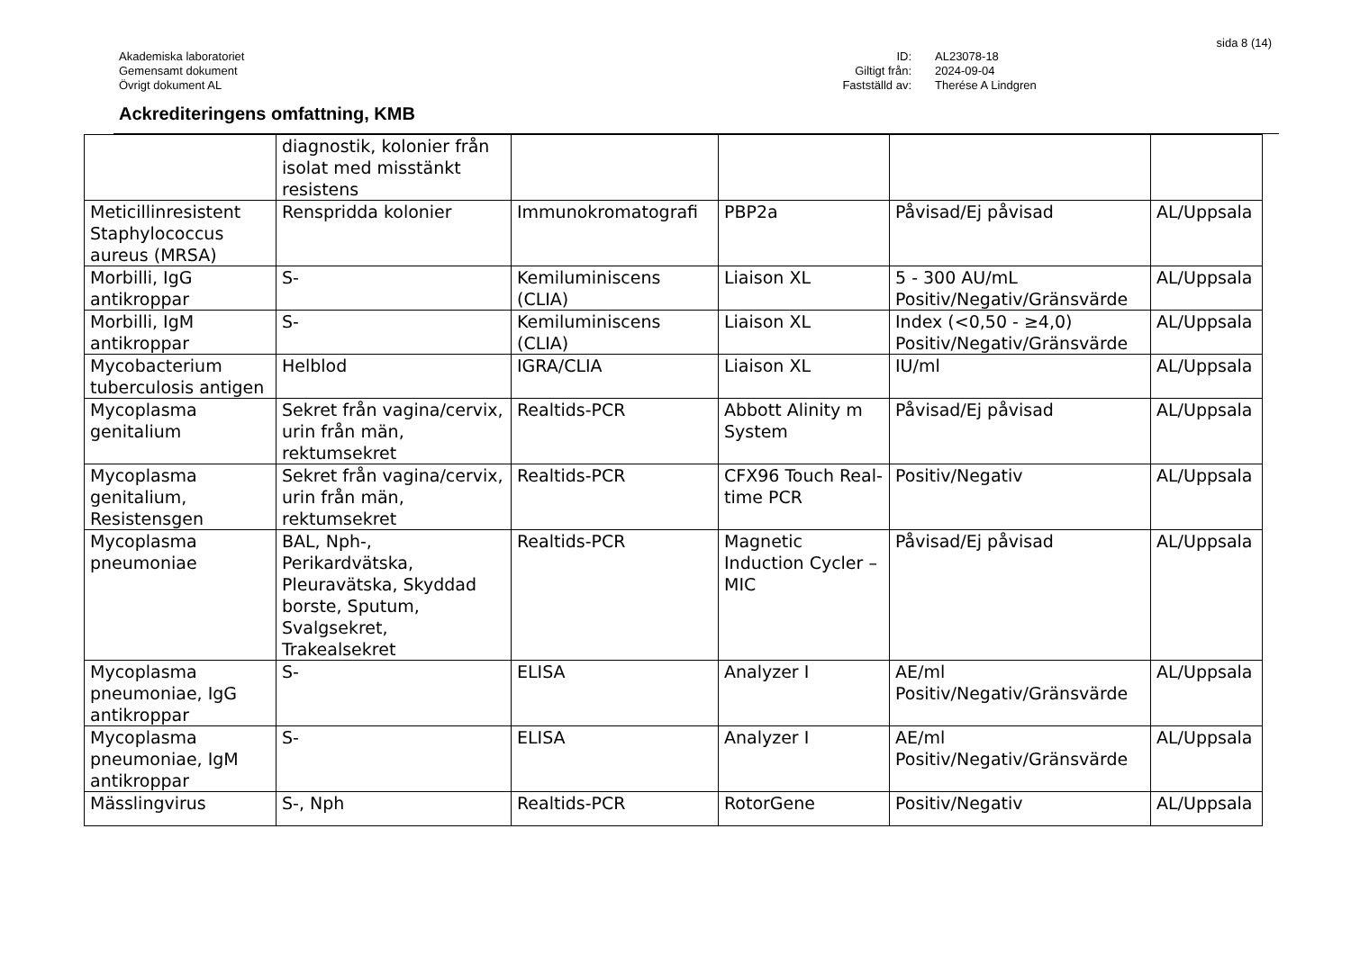sida 8 (14)
Akademiska laboratoriet
Gemensamt dokument
Övrigt dokument AL
ID: AL23078-18 Giltigt från: 2024-09-04 Fastställd av: Therése A Lindgren
Ackrediteringens omfattning, KMB
| | diagnostik, kolonier från isolat med misstänkt resistens | | | | |
| Meticillinresistent Staphylococcus aureus (MRSA) | Renspridda kolonier | Immunokromatografi | PBP2a | Påvisad/Ej påvisad | AL/Uppsala |
| Morbilli, IgG antikroppar | S- | Kemiluminiscens (CLIA) | Liaison XL | 5 - 300 AU/mL Positiv/Negativ/Gränsvärde | AL/Uppsala |
| Morbilli, IgM antikroppar | S- | Kemiluminiscens (CLIA) | Liaison XL | Index (<0,50 - ≥4,0) Positiv/Negativ/Gränsvärde | AL/Uppsala |
| Mycobacterium tuberculosis antigen | Helblod | IGRA/CLIA | Liaison XL | IU/ml | AL/Uppsala |
| Mycoplasma genitalium | Sekret från vagina/cervix, urin från män, rektumsekret | Realtids-PCR | Abbott Alinity m System | Påvisad/Ej påvisad | AL/Uppsala |
| Mycoplasma genitalium, Resistensgen | Sekret från vagina/cervix, urin från män, rektumsekret | Realtids-PCR | CFX96 Touch Real-time PCR | Positiv/Negativ | AL/Uppsala |
| Mycoplasma pneumoniae | BAL, Nph-, Perikardvätska, Pleuravätska, Skyddad borste, Sputum, Svalgsekret, Trakealsekret | Realtids-PCR | Magnetic Induction Cycler – MIC | Påvisad/Ej påvisad | AL/Uppsala |
| Mycoplasma pneumoniae, IgG antikroppar | S- | ELISA | Analyzer I | AE/ml Positiv/Negativ/Gränsvärde | AL/Uppsala |
| Mycoplasma pneumoniae, IgM antikroppar | S- | ELISA | Analyzer I | AE/ml Positiv/Negativ/Gränsvärde | AL/Uppsala |
| Mässlingvirus | S-, Nph | Realtids-PCR | RotorGene | Positiv/Negativ | AL/Uppsala |